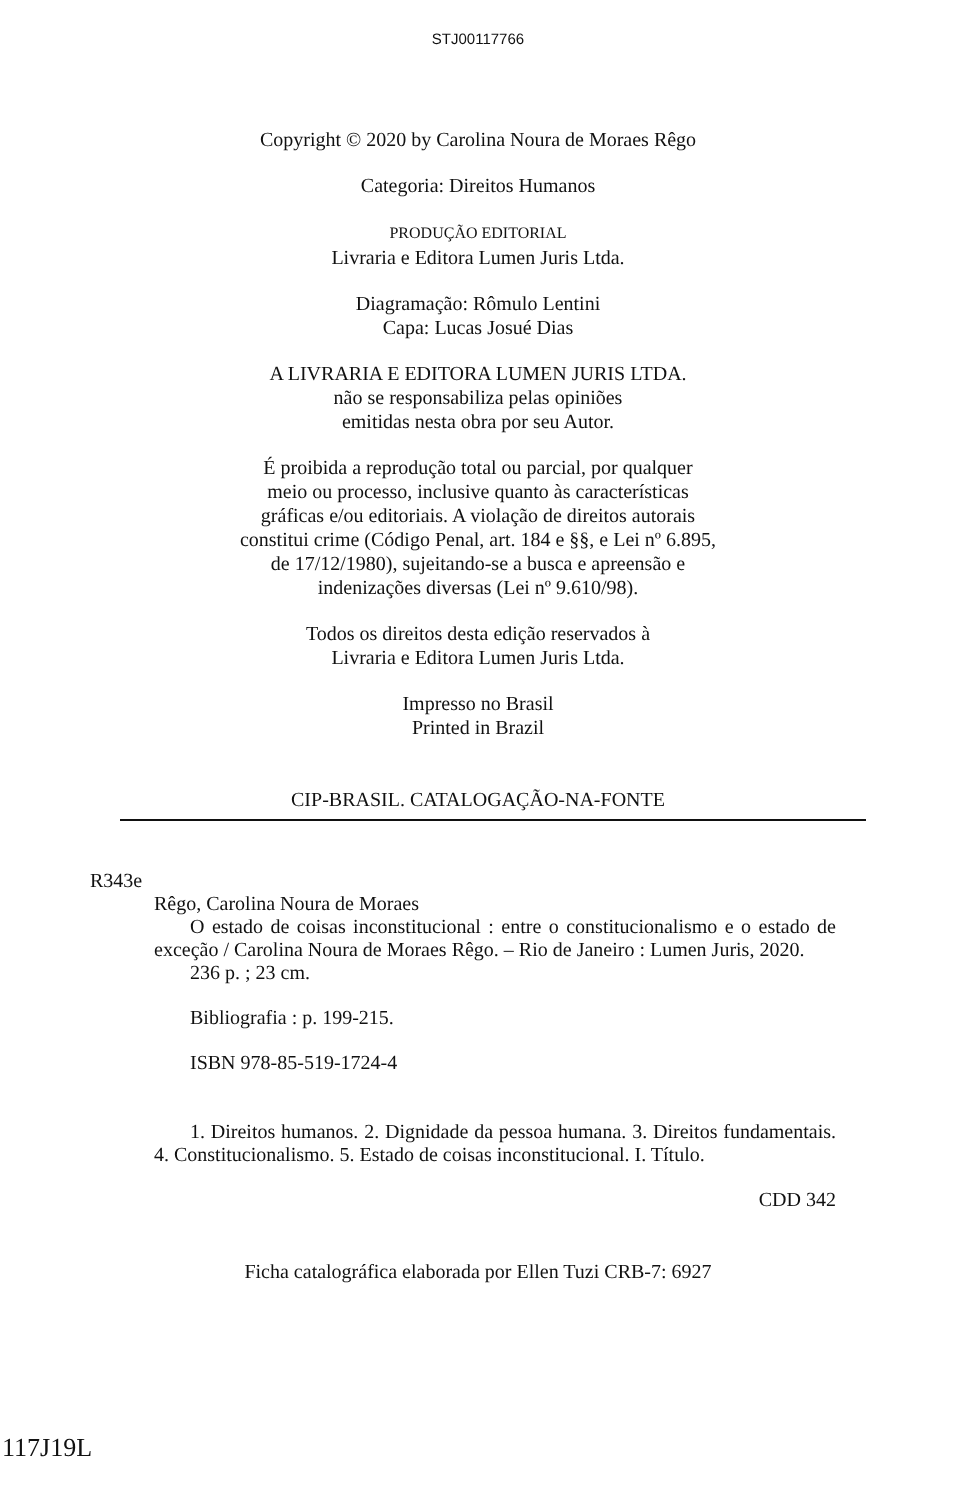STJ00117766
Copyright © 2020 by Carolina Noura de Moraes Rêgo
Categoria: Direitos Humanos
PRODUÇÃO EDITORIAL
Livraria e Editora Lumen Juris Ltda.
Diagramação: Rômulo Lentini
Capa: Lucas Josué Dias
A LIVRARIA E EDITORA LUMEN JURIS LTDA.
não se responsabiliza pelas opiniões
emitidas nesta obra por seu Autor.
É proibida a reprodução total ou parcial, por qualquer
meio ou processo, inclusive quanto às características
gráficas e/ou editoriais. A violação de direitos autorais
constitui crime (Código Penal, art. 184 e §§, e Lei nº 6.895,
de 17/12/1980), sujeitando-se a busca e apreensão e
indenizações diversas (Lei nº 9.610/98).
Todos os direitos desta edição reservados à
Livraria e Editora Lumen Juris Ltda.
Impresso no Brasil
Printed in Brazil
CIP-BRASIL. CATALOGAÇÃO-NA-FONTE
R343e
Rêgo, Carolina Noura de Moraes
O estado de coisas inconstitucional : entre o constitucionalismo e o estado de exceção / Carolina Noura de Moraes Rêgo. – Rio de Janeiro : Lumen Juris, 2020.
236 p. ; 23 cm.
Bibliografia : p. 199-215.
ISBN 978-85-519-1724-4
1. Direitos humanos. 2. Dignidade da pessoa humana. 3. Direitos fundamentais. 4. Constitucionalismo. 5. Estado de coisas inconstitucional. I. Título.
CDD 342
Ficha catalográfica elaborada por Ellen Tuzi CRB-7: 6927
117J19L